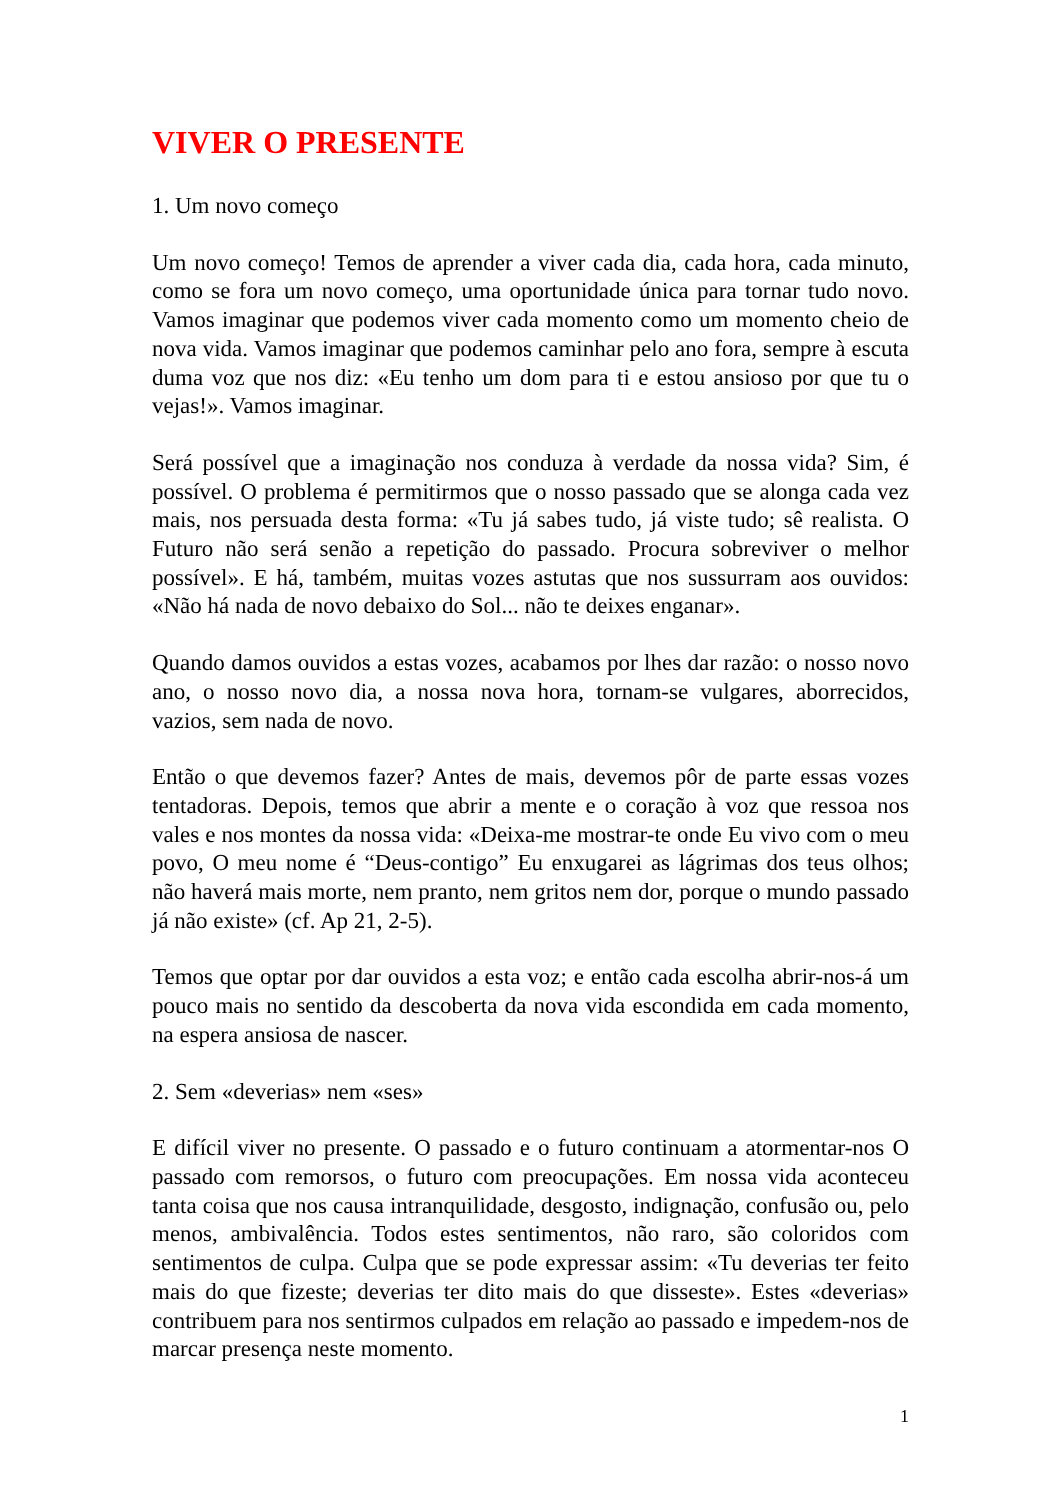VIVER O PRESENTE
1. Um novo começo
Um novo começo! Temos de aprender a viver cada dia, cada hora, cada minuto, como se fora um novo começo, uma oportunidade única para tornar tudo novo. Vamos imaginar que podemos viver cada momento como um momento cheio de nova vida. Vamos imaginar que podemos caminhar pelo ano fora, sempre à escuta duma voz que nos diz: «Eu tenho um dom para ti e estou ansioso por que tu o vejas!». Vamos imaginar.
Será possível que a imaginação nos conduza à verdade da nossa vida? Sim, é possível. O problema é permitirmos que o nosso passado que se alonga cada vez mais, nos persuada desta forma: «Tu já sabes tudo, já viste tudo; sê realista. O Futuro não será senão a repetição do passado. Procura sobreviver o melhor possível». E há, também, muitas vozes astutas que nos sussurram aos ouvidos: «Não há nada de novo debaixo do Sol... não te deixes enganar».
Quando damos ouvidos a estas vozes, acabamos por lhes dar razão: o nosso novo ano, o nosso novo dia, a nossa nova hora, tornam-se vulgares, aborrecidos, vazios, sem nada de novo.
Então o que devemos fazer? Antes de mais, devemos pôr de parte essas vozes tentadoras. Depois, temos que abrir a mente e o coração à voz que ressoa nos vales e nos montes da nossa vida: «Deixa-me mostrar-te onde Eu vivo com o meu povo, O meu nome é “Deus-contigo” Eu enxugarei as lágrimas dos teus olhos; não haverá mais morte, nem pranto, nem gritos nem dor, porque o mundo passado já não existe» (cf. Ap 21, 2-5).
Temos que optar por dar ouvidos a esta voz; e então cada escolha abrir-nos-á um pouco mais no sentido da descoberta da nova vida escondida em cada momento, na espera ansiosa de nascer.
2. Sem «deverias» nem «ses»
E difícil viver no presente. O passado e o futuro continuam a atormentar-nos O passado com remorsos, o futuro com preocupações. Em nossa vida aconteceu tanta coisa que nos causa intranquilidade, desgosto, indignação, confusão ou, pelo menos, ambivalência. Todos estes sentimentos, não raro, são coloridos com sentimentos de culpa. Culpa que se pode expressar assim: «Tu deverias ter feito mais do que fizeste; deverias ter dito mais do que disseste». Estes «deverias» contribuem para nos sentirmos culpados em relação ao passado e impedem-nos de marcar presença neste momento.
1